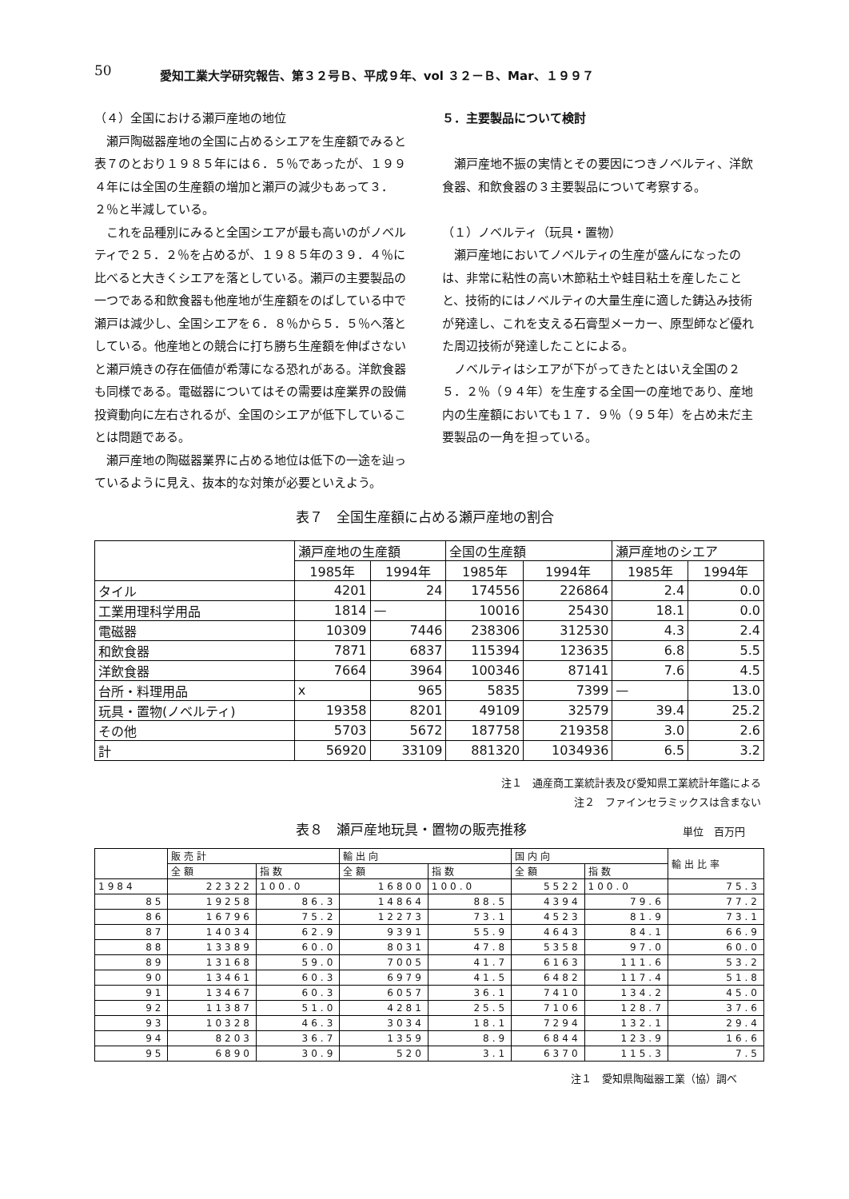50 愛知工業大学研究報告、第３２号Ｂ、平成９年、vol ３２－Ｂ、Mar、１９９７
（４）全国における瀬戸産地の地位
瀬戸陶磁器産地の全国に占めるシエアを生産額でみると表７のとおり１９８５年には６．５％であったが、１９９４年には全国の生産額の増加と瀬戸の減少もあって３．２％と半減している。
これを品種別にみると全国シエアが最も高いのがノベルティで２５．２％を占めるが、１９８５年の３９．４％に比べると大きくシエアを落としている。瀬戸の主要製品の一つである和飲食器も他産地が生産額をのばしている中で瀬戸は減少し、全国シエアを６．８％から５．５％へ落としている。他産地との競合に打ち勝ち生産額を伸ばさないと瀬戸焼きの存在価値が希薄になる恐れがある。洋飲食器も同様である。電磁器についてはその需要は産業界の設備投資動向に左右されるが、全国のシエアが低下していることは問題である。
瀬戸産地の陶磁器業界に占める地位は低下の一途を辿っているように見え、抜本的な対策が必要といえよう。
５．主要製品について検討
瀬戸産地不振の実情とその要因につきノベルティ、洋飲食器、和飲食器の３主要製品について考察する。
（１）ノベルティ（玩具・置物）
瀬戸産地においてノベルティの生産が盛んになったのは、非常に粘性の高い木節粘土や蛙目粘土を産したことと、技術的にはノベルティの大量生産に適した鋳込み技術が発達し、これを支える石膏型メーカー、原型師など優れた周辺技術が発達したことによる。
ノベルティはシエアが下がってきたとはいえ全国の２５．２％（９４年）を生産する全国一の産地であり、産地内の生産額においても１７．９％（９５年）を占め未だ主要製品の一角を担っている。
表７　全国生産額に占める瀬戸産地の割合
| | 瀬戸産地の生産額 | | 全国の生産額 | | 瀬戸産地のシエア | |
| --- | --- | --- | --- | --- | --- | --- |
| | 1985年 | 1994年 | 1985年 | 1994年 | 1985年 | 1994年 |
| タイル | 4201 | 24 | 174556 | 226864 | 2.4 | 0.0 |
| 工業用理科学用品 | 1814 | — | 10016 | 25430 | 18.1 | 0.0 |
| 電磁器 | 10309 | 7446 | 238306 | 312530 | 4.3 | 2.4 |
| 和飲食器 | 7871 | 6837 | 115394 | 123635 | 6.8 | 5.5 |
| 洋飲食器 | 7664 | 3964 | 100346 | 87141 | 7.6 | 4.5 |
| 台所・料理用品 | x | 965 | 5835 | 7399 | — | 13.0 |
| 玩具・置物(ノベルティ) | 19358 | 8201 | 49109 | 32579 | 39.4 | 25.2 |
| その他 | 5703 | 5672 | 187758 | 219358 | 3.0 | 2.6 |
| 計 | 56920 | 33109 | 881320 | 1034936 | 6.5 | 3.2 |
注１　通産商工業統計表及び愛知県工業統計年鑑による
注２　ファインセラミックスは含まない
表８　瀬戸産地玩具・置物の販売推移 単位　百万円
| | 販売計 | | 輸出向 | | 国内向 | | 輸出比率 |
| --- | --- | --- | --- | --- | --- | --- | --- |
| | 全額 | 指数 | 全額 | 指数 | 全額 | 指数 | |
| 1984 | 22322 | 100.0 | 16800 | 100.0 | 5522 | 100.0 | 75.3 |
| 85 | 19258 | 86.3 | 14864 | 88.5 | 4394 | 79.6 | 77.2 |
| 86 | 16796 | 75.2 | 12273 | 73.1 | 4523 | 81.9 | 73.1 |
| 87 | 14034 | 62.9 | 9391 | 55.9 | 4643 | 84.1 | 66.9 |
| 88 | 13389 | 60.0 | 8031 | 47.8 | 5358 | 97.0 | 60.0 |
| 89 | 13168 | 59.0 | 7005 | 41.7 | 6163 | 111.6 | 53.2 |
| 90 | 13461 | 60.3 | 6979 | 41.5 | 6482 | 117.4 | 51.8 |
| 91 | 13467 | 60.3 | 6057 | 36.1 | 7410 | 134.2 | 45.0 |
| 92 | 11387 | 51.0 | 4281 | 25.5 | 7106 | 128.7 | 37.6 |
| 93 | 10328 | 46.3 | 3034 | 18.1 | 7294 | 132.1 | 29.4 |
| 94 | 8203 | 36.7 | 1359 | 8.9 | 6844 | 123.9 | 16.6 |
| 95 | 6890 | 30.9 | 520 | 3.1 | 6370 | 115.3 | 7.5 |
注１　愛知県陶磁器工業（協）調べ